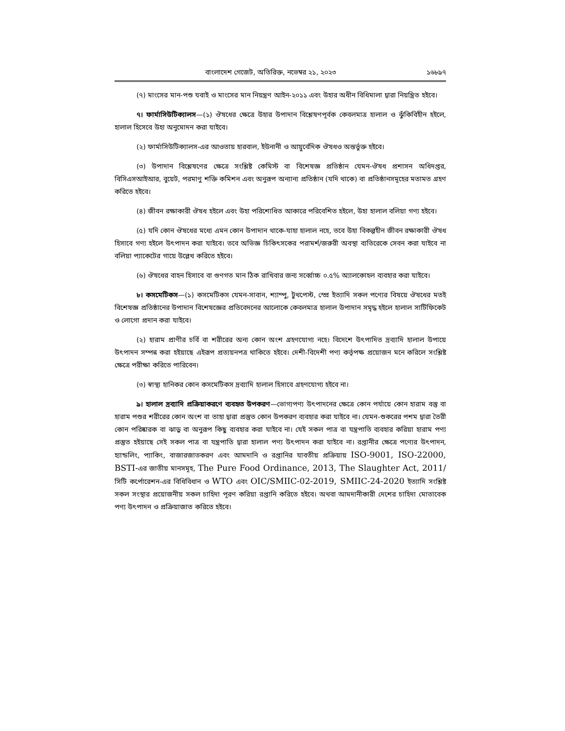বাংলাদেশ গেজেট, অতিরিক্ত, নভেম্বর ২১, ২০২৩ ১৬৮৯৭
(৭) মাংসের মান-পশু যবাই ও মাংসের মান নিয়ন্ত্রণ আইন-২০১১ এবং উহার অধীন বিধিমালা দ্বারা নিয়ন্ত্রিত হইবে।
৭। ফার্মাসিউটিক্যালস—(১) ঔষধের ক্ষেত্রে উহার উপাদান বিশ্লেষণপূর্বক কেবলমাত্র হালাল ও ঝুঁকিবিহীন হইলে, হালাল হিসেবে উহা অনুমোদন করা যাইবে।
(২) ফার্মাসিউটিক্যালস-এর আওতায় হারবাল, ইউনানী ও আয়ুর্বেদিক ঔষধও অন্তর্ভুক্ত হইবে।
(৩) উপাদান বিশ্লেষণের ক্ষেত্রে সংশ্লিষ্ট কেমিস্ট বা বিশেষজ্ঞ প্রতিষ্ঠান যেমন-ঔষধ প্রশাসন অধিদপ্তর, বিসিএসআইআর, বুয়েট, পরমাণু শক্তি কমিশন এবং অনুরূপ অন্যান্য প্রতিষ্ঠান (যদি থাকে) বা প্রতিষ্ঠানসমূহের মতামত গ্রহণ করিতে হইবে।
(৪) জীবন রক্ষাকারী ঔষধ হইলে এবং উহা পরিশোধিত আকারে পরিবেশিত হইলে, উহা হালাল বলিয়া গণ্য হইবে।
(৫) যদি কোন ঔষধের মধ্যে এমন কোন উপাদান থাকে-যাহা হালাল নহে, তবে উহা বিকল্পহীন জীবন রক্ষাকারী ঔষধ হিসাবে গণ্য হইলে উৎপাদন করা যাইবে। তবে অভিজ্ঞ চিকিৎসকের পরামর্শ/জরুরী অবস্থা ব্যতিরেকে সেবন করা যাইবে না বলিয়া প্যাকেটের গায়ে উল্লেখ করিতে হইবে।
(৬) ঔষধের বাহন হিসাবে বা গুণগত মান ঠিক রাখিবার জন্য সর্ব্বোচ্চ ০.৫% অ্যালকোহল ব্যবহার করা যাইবে।
৮। কসমেটিকস—(১) কসমেটিকস যেমন-সাবান, শ্যাম্পু, টুথপেস্ট, স্প্রে ইত্যাদি সকল পণ্যের বিষয়ে ঔষধের মতই বিশেষজ্ঞ প্রতিষ্ঠানের উপাদান বিশেষজ্ঞের প্রতিবেদনের আলোকে কেবলমাত্র হালাল উপাদান সমৃদ্ধ হইলে হালাল সার্টিফিকেট ও লোগো প্রদান করা যাইবে।
(২) হারাম প্রাণীর চর্বি বা শরীরের অন্য কোন অংশ গ্রহণযোগ্য নহে। বিদেশে উৎপাদিত দ্রব্যাদি হালাল উপায়ে উৎপাদন সম্পন্ন করা হইয়াছে এইরূপ প্রত্যয়নপত্র থাকিতে হইবে। দেশী-বিদেশী পণ্য কর্তৃপক্ষ প্রয়োজন মনে করিলে সংশ্লিষ্ট ক্ষেত্রে পরীক্ষা করিতে পারিবেন।
(৩) স্বাস্থ্য হানিকর কোন কসমেটিকস দ্রব্যাদি হালাল হিসাবে গ্রহণযোগ্য হইবে না।
৯। হালাল দ্রব্যাদি প্রক্রিয়াকরণে ব্যবহৃত উপকরণ—ভোগ্যপণ্য উৎপাদনের ক্ষেত্রে কোন পর্যায়ে কোন হারাম বস্তু বা হারাম পশুর শরীরের কোন অংশ বা তাহা দ্বারা প্রস্তুত কোন উপকরণ ব্যবহার করা যাইবে না। যেমন-শুকরের পশম দ্বারা তৈরী কোন পরিষ্কারক বা ঝাড়ু বা অনুরূপ কিছু ব্যবহার করা যাইবে না। যেই সকল পাত্র বা যন্ত্রপাতি ব্যবহার করিয়া হারাম পণ্য প্রস্তুত হইয়াছে সেই সকল পাত্র বা যন্ত্রপাতি দ্বারা হালাল পণ্য উৎপাদন করা যাইবে না। রপ্তানীর ক্ষেত্রে পণ্যের উৎপাদন, হ্যান্ডলিং, প্যাকিং, বাজারজাতকরণ এবং আমদানি ও রপ্তানির যাবতীয় প্রক্রিয়ায় ISO-9001, ISO-22000, BSTI-এর জাতীয় মানসমূহ, The Pure Food Ordinance, 2013, The Slaughter Act, 2011/ সিটি কর্পোরেশন-এর বিধিবিধান ও WTO এবং OIC/SMIIC-02-2019, SMIIC-24-2020 ইত্যাদি সংশ্লিষ্ট সকল সংস্থার প্রয়োজনীয় সকল চাহিদা পূরণ করিয়া রপ্তানি করিতে হইবে। অথবা আমদানীকারী দেশের চাহিদা মোতাবেক পণ্য উৎপাদন ও প্রক্রিয়াজাত করিতে হইবে।